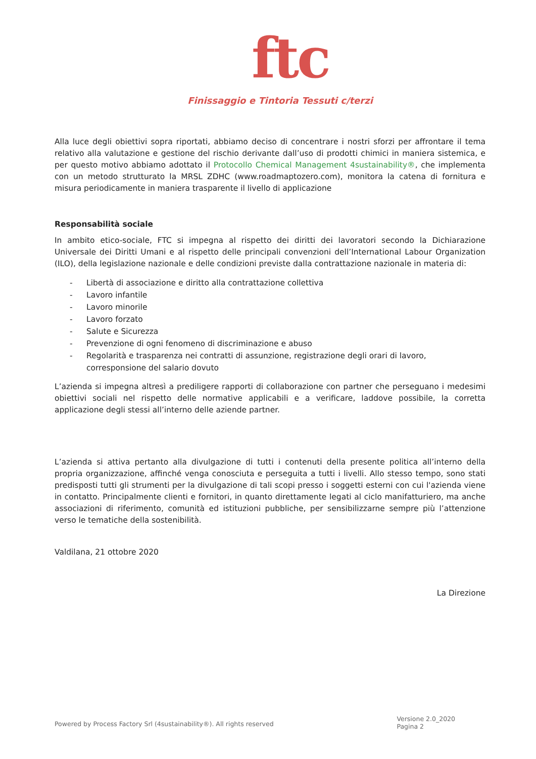ftc
Finissaggio e Tintoria Tessuti c/terzi
Alla luce degli obiettivi sopra riportati, abbiamo deciso di concentrare i nostri sforzi per affrontare il tema relativo alla valutazione e gestione del rischio derivante dall’uso di prodotti chimici in maniera sistemica, e per questo motivo abbiamo adottato il Protocollo Chemical Management 4sustainability®, che implementa con un metodo strutturato la MRSL ZDHC (www.roadmaptozero.com), monitora la catena di fornitura e misura periodicamente in maniera trasparente il livello di applicazione
Responsabilità sociale
In ambito etico-sociale, FTC si impegna al rispetto dei diritti dei lavoratori secondo la Dichiarazione Universale dei Diritti Umani e al rispetto delle principali convenzioni dell’International Labour Organization (ILO), della legislazione nazionale e delle condizioni previste dalla contrattazione nazionale in materia di:
- Libertà di associazione e diritto alla contrattazione collettiva
- Lavoro infantile
- Lavoro minorile
- Lavoro forzato
- Salute e Sicurezza
- Prevenzione di ogni fenomeno di discriminazione e abuso
- Regolarità e trasparenza nei contratti di assunzione, registrazione degli orari di lavoro, corresponsione del salario dovuto
L’azienda si impegna altresì a prediligere rapporti di collaborazione con partner che perseguano i medesimi obiettivi sociali nel rispetto delle normative applicabili e a verificare, laddove possibile, la corretta applicazione degli stessi all’interno delle aziende partner.
L’azienda si attiva pertanto alla divulgazione di tutti i contenuti della presente politica all’interno della propria organizzazione, affinché venga conosciuta e perseguita a tutti i livelli. Allo stesso tempo, sono stati predisposti tutti gli strumenti per la divulgazione di tali scopi presso i soggetti esterni con cui l'azienda viene in contatto. Principalmente clienti e fornitori, in quanto direttamente legati al ciclo manifatturiero, ma anche associazioni di riferimento, comunità ed istituzioni pubbliche, per sensibilizzarne sempre più l’attenzione verso le tematiche della sostenibilità.
Valdilana, 21 ottobre 2020
La Direzione
Powered by Process Factory Srl (4sustainability®). All rights reserved
Versione 2.0_2020
Pagina 2